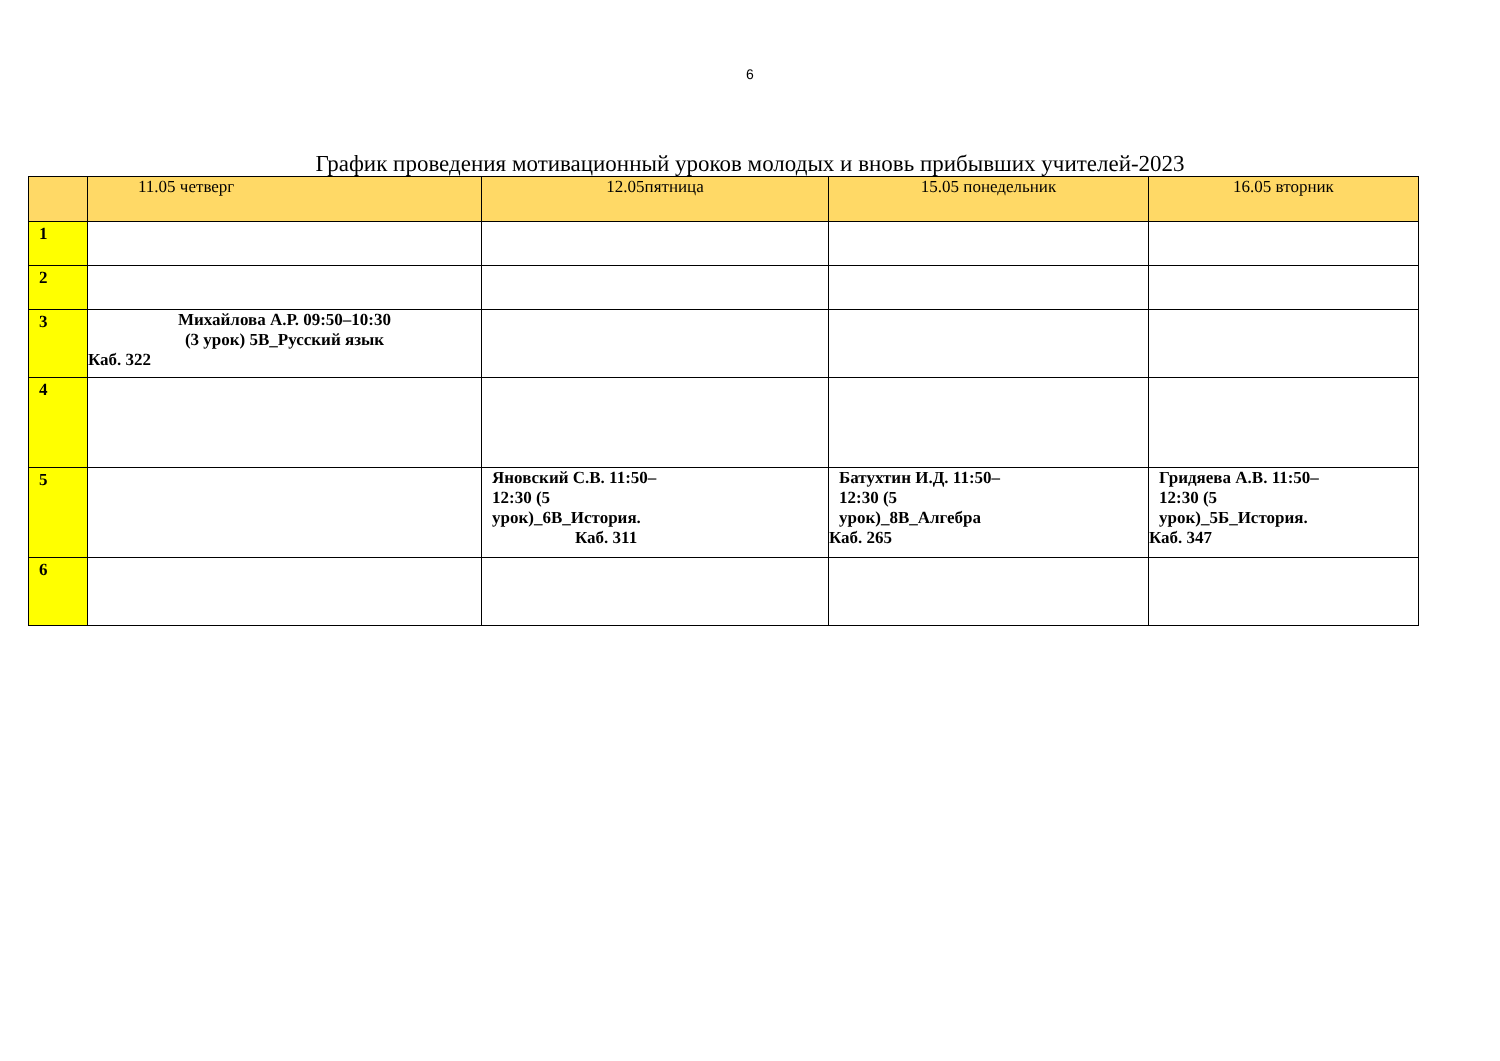6
График проведения мотивационный уроков молодых и вновь прибывших учителей-2023
| | 11.05 четверг | 12.05пятница | 15.05 понедельник | 16.05 вторник |
| --- | --- | --- | --- | --- |
| 1 | | | | |
| 2 | | | | |
| 3 | Михайлова А.Р. 09:50–10:30 (3 урок) 5В_Русский язык Каб. 322 | | | |
| 4 | | | | |
| 5 | | Яновский С.В. 11:50– 12:30 (5 урок)_6В_История. Каб. 311 | Батухтин И.Д. 11:50– 12:30 (5 урок)_8В_Алгебра Каб. 265 | Гридяева А.В. 11:50– 12:30 (5 урок)_5Б_История. Каб. 347 |
| 6 | | | | |